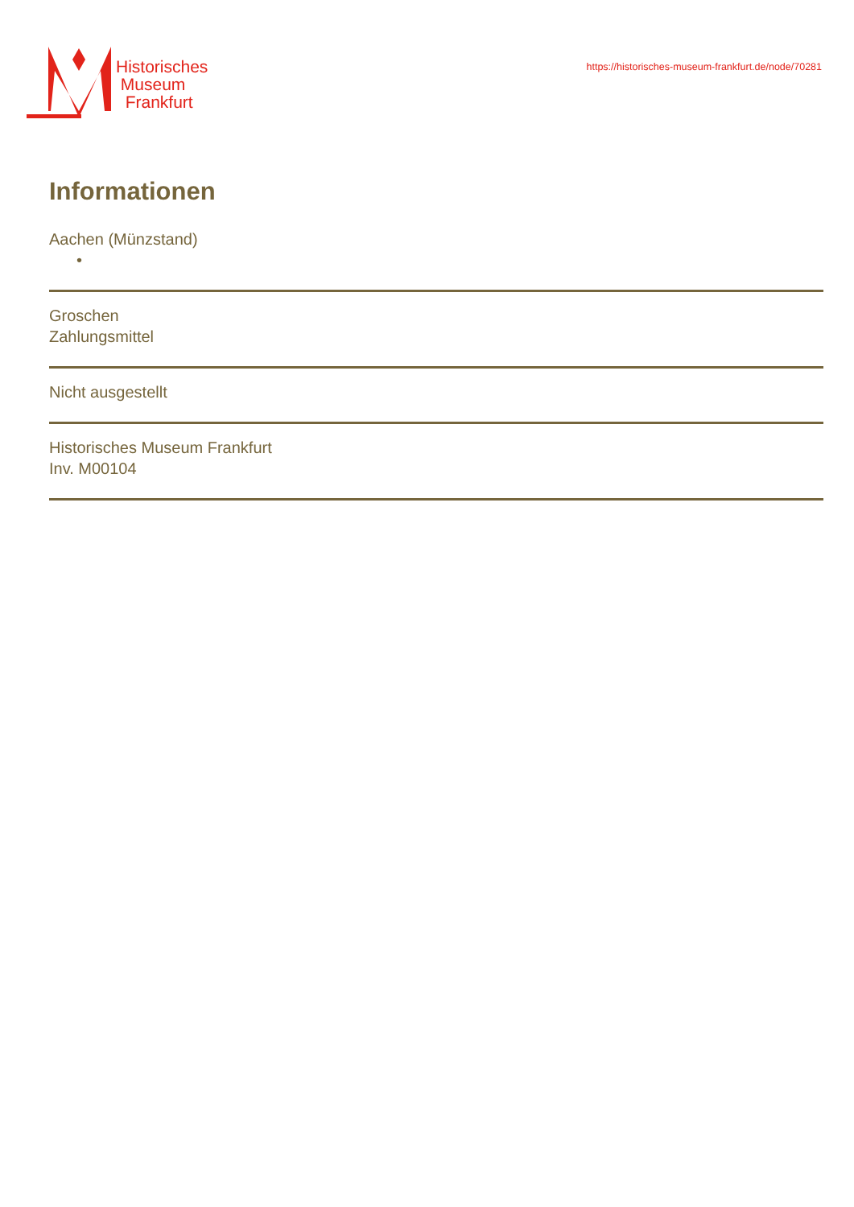Historisches
Museum
Frankfurt
https://historisches-museum-frankfurt.de/node/70281
Informationen
Aachen (Münzstand)
•
Groschen
Zahlungsmittel
Nicht ausgestellt
Historisches Museum Frankfurt
Inv. M00104